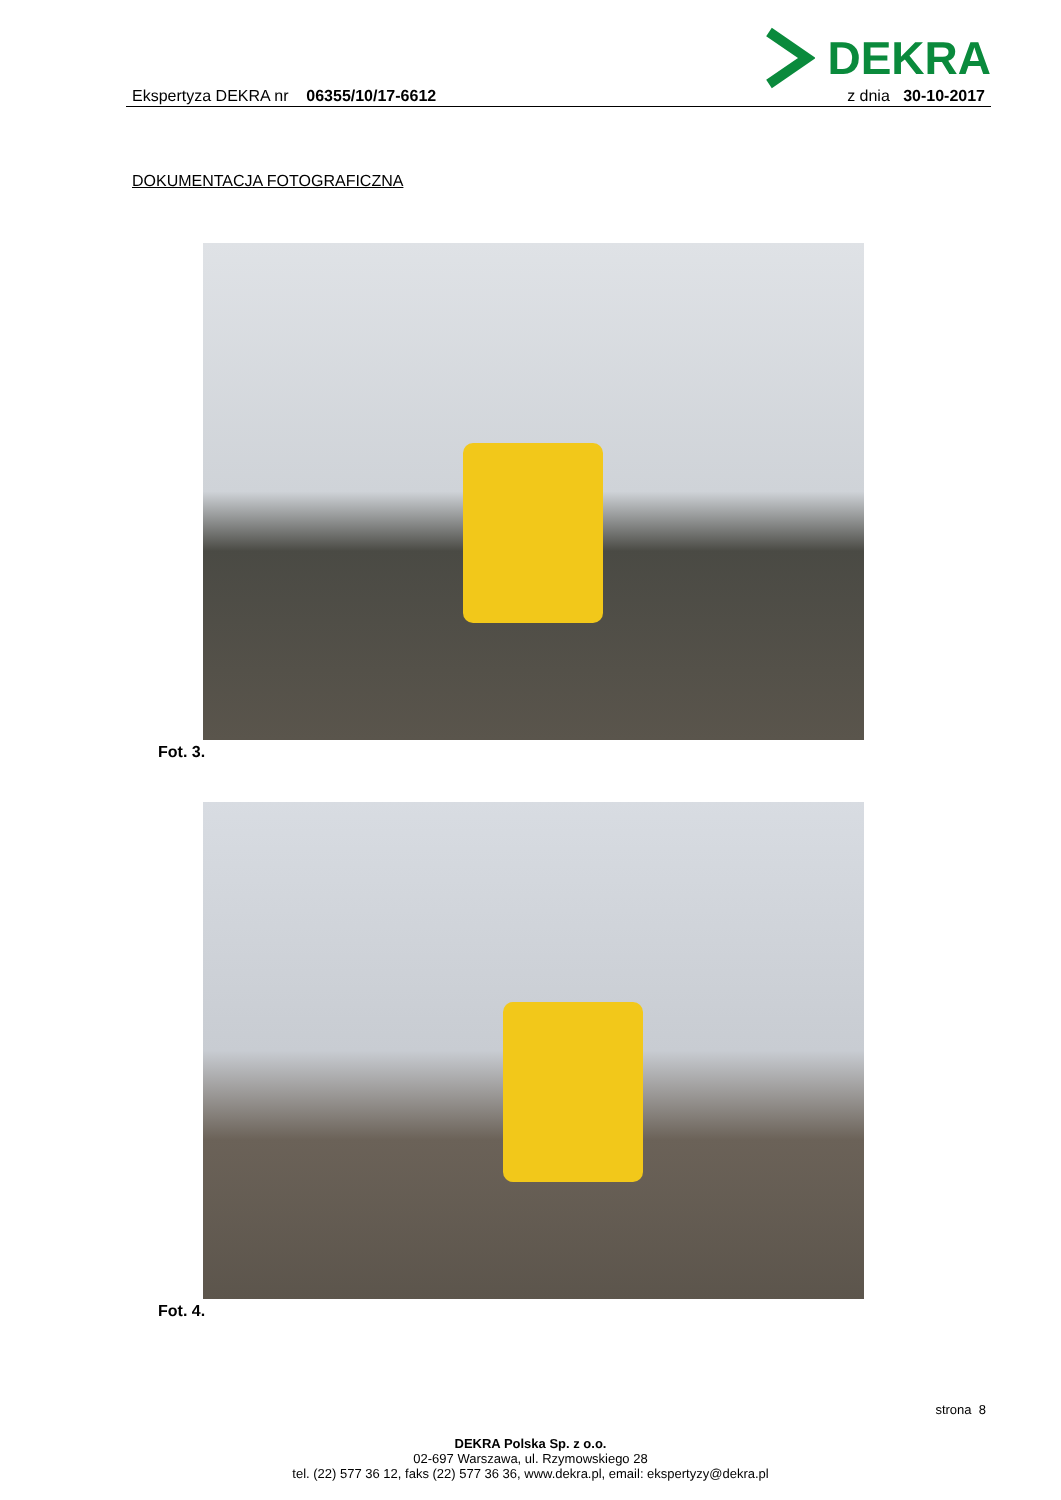DEKRA
Ekspertyza DEKRA nr 06355/10/17-6612
z dnia 30-10-2017
DOKUMENTACJA FOTOGRAFICZNA
Fot. 3.
Fot. 4.
strona 8
DEKRA Polska Sp. z o.o.
02-697 Warszawa, ul. Rzymowskiego 28
tel. (22) 577 36 12, faks (22) 577 36 36, www.dekra.pl, email: ekspertyzy@dekra.pl